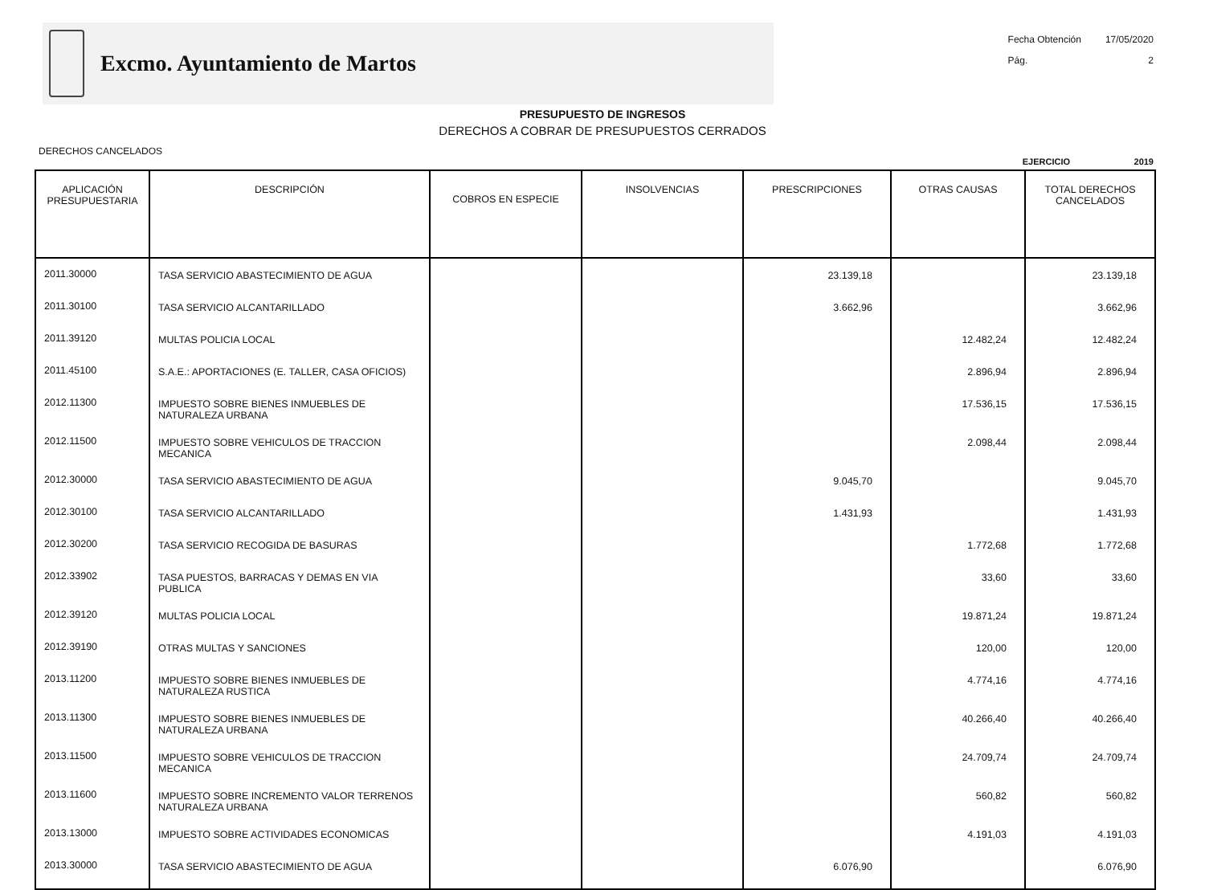Excmo. Ayuntamiento de Martos
Fecha Obtención 17/05/2020
Pág. 2
PRESUPUESTO DE INGRESOS
DERECHOS A COBRAR DE PRESUPUESTOS CERRADOS
DERECHOS CANCELADOS EJERCICIO 2019
| APLICACIÓN PRESUPUESTARIA | DESCRIPCIÓN | COBROS EN ESPECIE | INSOLVENCIAS | PRESCRIPCIONES | OTRAS CAUSAS | TOTAL DERECHOS CANCELADOS |
| --- | --- | --- | --- | --- | --- | --- |
| 2011.30000 | TASA SERVICIO ABASTECIMIENTO DE AGUA | | | 23.139,18 | | 23.139,18 |
| 2011.30100 | TASA SERVICIO ALCANTARILLADO | | | 3.662,96 | | 3.662,96 |
| 2011.39120 | MULTAS POLICIA LOCAL | | | | 12.482,24 | 12.482,24 |
| 2011.45100 | S.A.E.: APORTACIONES (E. TALLER, CASA OFICIOS) | | | | 2.896,94 | 2.896,94 |
| 2012.11300 | IMPUESTO SOBRE BIENES INMUEBLES DE NATURALEZA URBANA | | | | 17.536,15 | 17.536,15 |
| 2012.11500 | IMPUESTO SOBRE VEHICULOS DE TRACCION MECANICA | | | | 2.098,44 | 2.098,44 |
| 2012.30000 | TASA SERVICIO ABASTECIMIENTO DE AGUA | | | 9.045,70 | | 9.045,70 |
| 2012.30100 | TASA SERVICIO ALCANTARILLADO | | | 1.431,93 | | 1.431,93 |
| 2012.30200 | TASA SERVICIO RECOGIDA DE BASURAS | | | | 1.772,68 | 1.772,68 |
| 2012.33902 | TASA PUESTOS, BARRACAS Y DEMAS EN VIA PUBLICA | | | | 33,60 | 33,60 |
| 2012.39120 | MULTAS POLICIA LOCAL | | | | 19.871,24 | 19.871,24 |
| 2012.39190 | OTRAS MULTAS Y SANCIONES | | | | 120,00 | 120,00 |
| 2013.11200 | IMPUESTO SOBRE BIENES INMUEBLES DE NATURALEZA RUSTICA | | | | 4.774,16 | 4.774,16 |
| 2013.11300 | IMPUESTO SOBRE BIENES INMUEBLES DE NATURALEZA URBANA | | | | 40.266,40 | 40.266,40 |
| 2013.11500 | IMPUESTO SOBRE VEHICULOS DE TRACCION MECANICA | | | | 24.709,74 | 24.709,74 |
| 2013.11600 | IMPUESTO SOBRE INCREMENTO VALOR TERRENOS NATURALEZA URBANA | | | | 560,82 | 560,82 |
| 2013.13000 | IMPUESTO SOBRE ACTIVIDADES ECONOMICAS | | | | 4.191,03 | 4.191,03 |
| 2013.30000 | TASA SERVICIO ABASTECIMIENTO DE AGUA | | | 6.076,90 | | 6.076,90 |